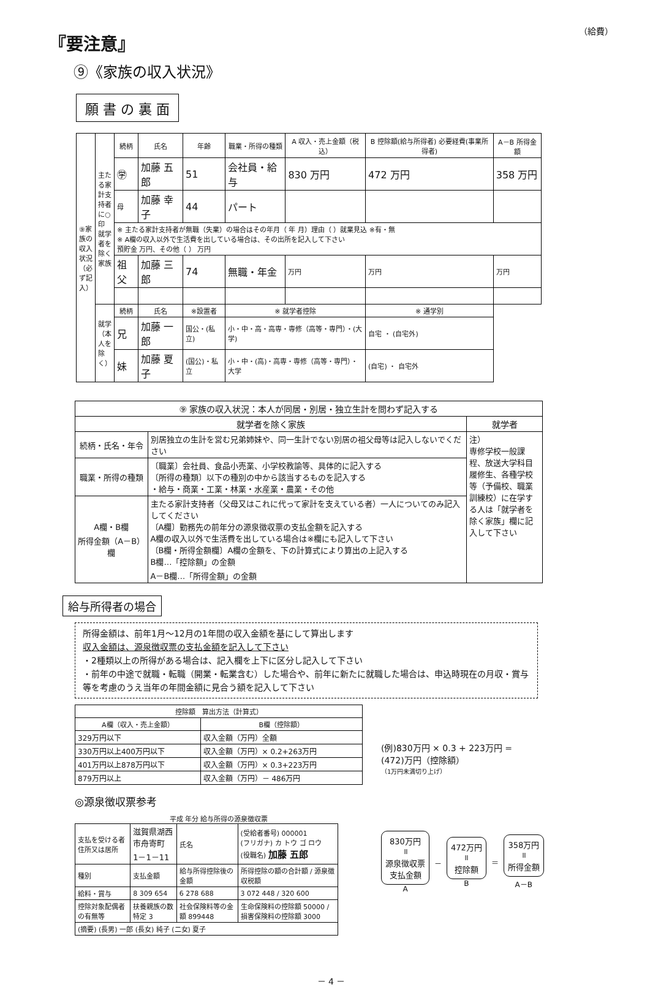『要注意』
（給費）
⑨《家族の収入状況》
願 書 の 裏 面
| ⑨家族の収入状況（必ず記入） | 主たる家計支持者に○印 就学者を除く家族 | 続柄 | 氏名 | 年齢 | 職業・所得の種類 | A 収入・売上金額（税込） | B 控除額(給与所得者) 必要経費(事業所得者) | A－B 所得金額 |
| | | ㊫ | 加藤 五郎 | 51 | 会社員・給与 | 830 万円 | 472 万円 | 358 万円 |
| | | 母 | 加藤 幸子 | 44 | パート | | | |
| | | ※ 主たる家計支持者が無職（失業）の場合はその年月（ 年 月）理由（ ）就業見込 ※有・無 ※ A欄の収入以外で生活費を出している場合は、その出所を記入して下さい 預貯金 万円、その他（ ） 万円 | | | | | | |
| | | 祖父 | 加藤 三郎 | 74 | 無職・年金 | 万円 | 万円 | 万円 |
| | 就学（本人を除く） | 続柄 | 氏名 | ※設置者 | ※ 就学者控除 | | ※ 通学別 | |
| | | 兄 | 加藤 一郎 | 国公・(私立) | 小・中・高・高専・専修（高等・専門）・(大学) | | 自宅 ・ (自宅外) | |
| | | 妹 | 加藤 夏子 | (国公)・私立 | 小・中・(高)・高専・専修（高等・専門）・大学 | | (自宅) ・ 自宅外 | |
| ⑨ 家族の収入状況：本人が同居・別居・独立生計を問わず記入する | | |
| 就学者を除く家族 | | 就学者 |
| 続柄・氏名・年令 | 別居独立の生計を営む兄弟姉妹や、同一生計でない別居の祖父母等は記入しないでください | 注） 専修学校一般課程、放送大学科目履修生、各種学校等（予備校、職業訓練校）に在学する人は「就学者を除く家族」欄に記入して下さい |
| 職業・所得の種類 | 〔職業〕会社員、食品小売業、小学校教諭等、具体的に記入する 〔所得の種類〕以下の種別の中から該当するものを記入する ・給与・商業・工業・林業・水産業・農業・その他 | |
| A欄・B欄 所得金額（A－B）欄 | 主たる家計支持者（父母又はこれに代って家計を支えている者）一人についてのみ記入してください 〔A欄〕勤務先の前年分の源泉徴収票の支払金額を記入する A欄の収入以外で生活費を出している場合は※欄にも記入して下さい 〔B欄・所得金額欄〕A欄の金額を、下の計算式により算出の上記入する B欄…「控除額」の金額 A－B欄…「所得金額」の金額 | |
給与所得者の場合
所得金額は、前年1月～12月の1年間の収入金額を基にして算出します
収入金額は、源泉徴収票の支払金額を記入して下さい
・2種類以上の所得がある場合は、記入欄を上下に区分し記入して下さい
・前年の中途で就職・転職（開業・転業含む）した場合や、前年に新たに就職した場合は、申込時現在の月収・賞与等を考慮のうえ当年の年間金額に見合う額を記入して下さい
| 控除額 算出方法（計算式） | |
| --- | --- |
| A欄（収入・売上金額） | B欄（控除額） |
| 329万円以下 | 収入金額（万円）全額 |
| 330万円以上400万円以下 | 収入金額（万円）× 0.2+263万円 |
| 401万円以上878万円以下 | 収入金額（万円）× 0.3+223万円 |
| 879万円以上 | 収入金額（万円）－ 486万円 |
◎源泉徴収票参考
平成 年分 給与所得の源泉徴収票
| 支払を受ける者 住所又は居所 | 滋賀県湖西市舟寄町 1－1－11 | 氏名 | (受給者番号) 000001 (フリガナ) カ トウ ゴ ロウ (役職名) 加藤 五郎 |
| 種別 | 支払金額 | 給与所得控除後の金額 | 所得控除の額の合計額 / 源泉徴収税額 |
| 給料・賞与 | 8 309 654 | 6 278 688 | 3 072 448 / 320 600 |
| 控除対象配偶者の有無等 | 扶養親族の数 特定 3 | 社会保険料等の金額 899448 | 生命保険料の控除額 50000 / 損害保険料の控除額 3000 |
| (摘要) (長男) 一郎 (長女) 純子 (二女) 夏子 | | | |
(例)830万円 × 0.3 + 223万円 =
(472)万円（控除額）
（1万円未満切り上げ）
830万円
॥
源泉徴収票
支払金額
A
－
472万円
॥
控除額
B
＝
358万円
॥
所得金額
A－B
－ 4 －